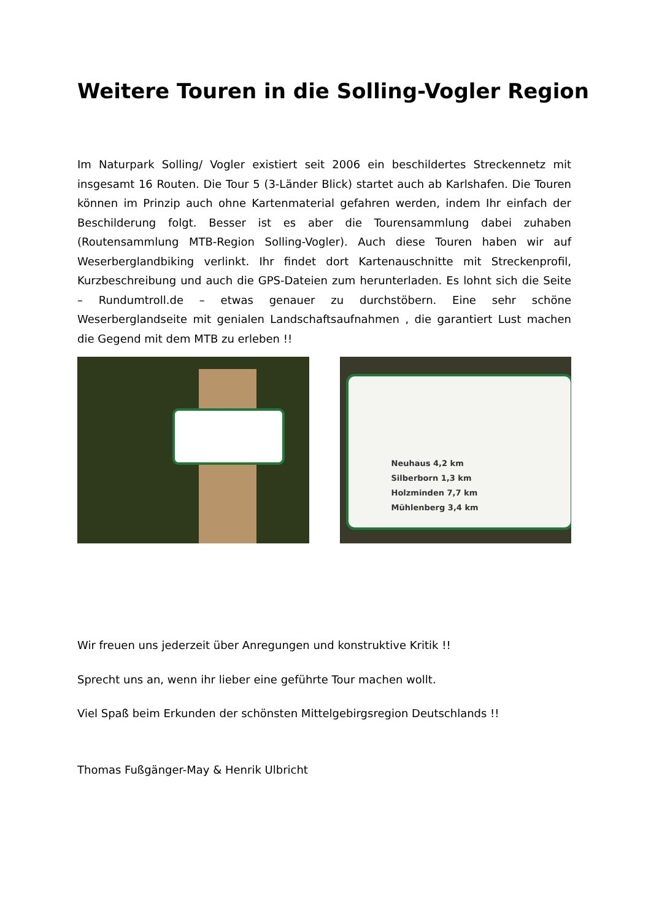Weitere Touren in die Solling-Vogler Region
Im Naturpark Solling/ Vogler existiert seit 2006 ein beschildertes Streckennetz mit insgesamt 16 Routen. Die Tour 5 (3-Länder Blick) startet auch ab Karlshafen. Die Touren können im Prinzip auch ohne Kartenmaterial gefahren werden, indem Ihr einfach der Beschilderung folgt. Besser ist es aber die Tourensammlung dabei zuhaben (Routensammlung MTB-Region Solling-Vogler). Auch diese Touren haben wir auf Weserberglandbiking verlinkt. Ihr findet dort Kartenauschnitte mit Streckenprofil, Kurzbeschreibung und auch die GPS-Dateien zum herunterladen. Es lohnt sich die Seite – Rundumtroll.de – etwas genauer zu durchstöbern. Eine sehr schöne Weserberglandseite mit genialen Landschaftsaufnahmen , die garantiert Lust machen die Gegend mit dem MTB zu erleben !!
Neuhaus 4,2 km
Silberborn 1,3 km
Holzminden 7,7 km
Mühlenberg 3,4 km
Wir freuen uns jederzeit über Anregungen und konstruktive Kritik !!
Sprecht uns an, wenn ihr lieber eine geführte Tour machen wollt.
Viel Spaß beim Erkunden der schönsten Mittelgebirgsregion Deutschlands !!
Thomas Fußgänger-May & Henrik Ulbricht